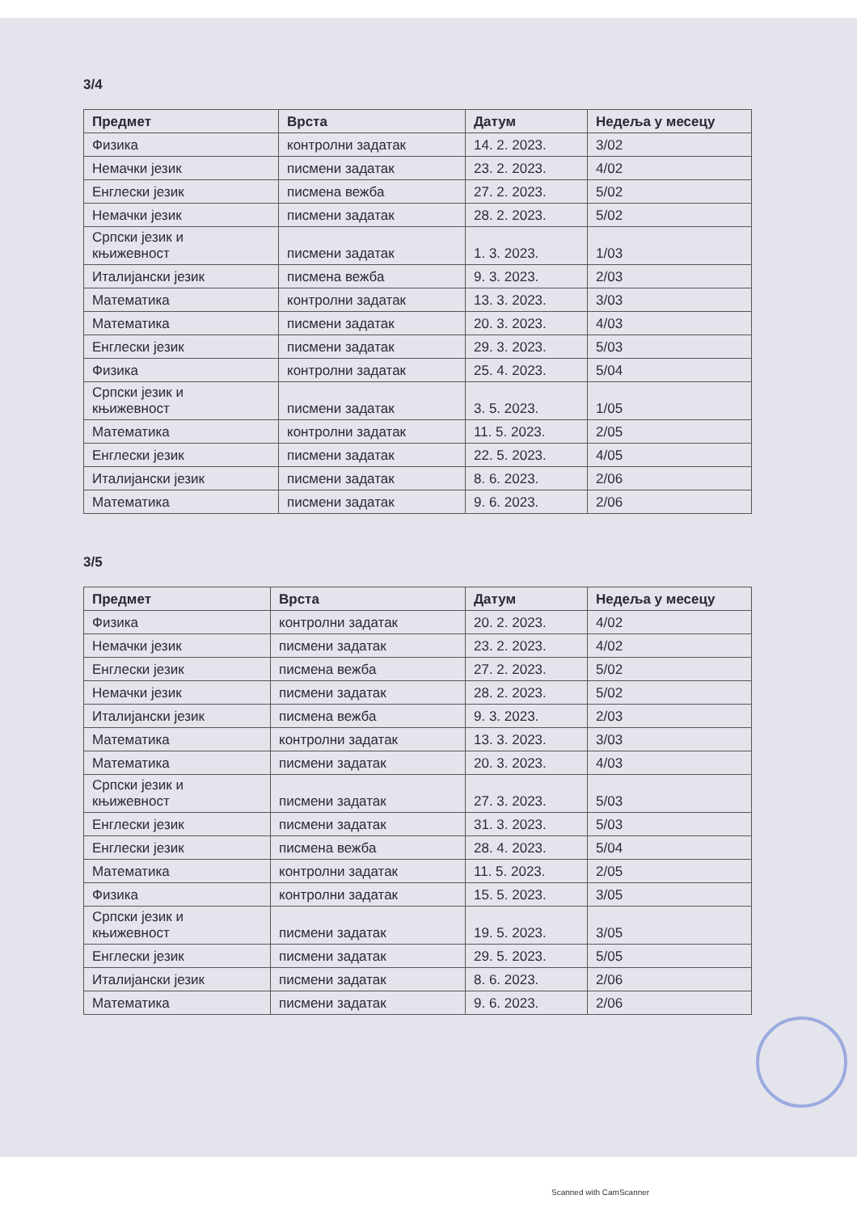3/4
| Предмет | Врста | Датум | Недеља у месецу |
| --- | --- | --- | --- |
| Физика | контролни задатак | 14. 2. 2023. | 3/02 |
| Немачки језик | писмени задатак | 23. 2. 2023. | 4/02 |
| Енглески језик | писмена вежба | 27. 2. 2023. | 5/02 |
| Немачки језик | писмени задатак | 28. 2. 2023. | 5/02 |
| Српски језик и књижевност | писмени задатак | 1. 3. 2023. | 1/03 |
| Италијански језик | писмена вежба | 9. 3. 2023. | 2/03 |
| Математика | контролни задатак | 13. 3. 2023. | 3/03 |
| Математика | писмени задатак | 20. 3. 2023. | 4/03 |
| Енглески језик | писмени задатак | 29. 3. 2023. | 5/03 |
| Физика | контролни задатак | 25. 4. 2023. | 5/04 |
| Српски језик и књижевност | писмени задатак | 3. 5. 2023. | 1/05 |
| Математика | контролни задатак | 11. 5. 2023. | 2/05 |
| Енглески језик | писмени задатак | 22. 5. 2023. | 4/05 |
| Италијански језик | писмени задатак | 8. 6. 2023. | 2/06 |
| Математика | писмени задатак | 9. 6. 2023. | 2/06 |
3/5
| Предмет | Врста | Датум | Недеља у месецу |
| --- | --- | --- | --- |
| Физика | контролни задатак | 20. 2. 2023. | 4/02 |
| Немачки језик | писмени задатак | 23. 2. 2023. | 4/02 |
| Енглески језик | писмена вежба | 27. 2. 2023. | 5/02 |
| Немачки језик | писмени задатак | 28. 2. 2023. | 5/02 |
| Италијански језик | писмена вежба | 9. 3. 2023. | 2/03 |
| Математика | контролни задатак | 13. 3. 2023. | 3/03 |
| Математика | писмени задатак | 20. 3. 2023. | 4/03 |
| Српски језик и књижевност | писмени задатак | 27. 3. 2023. | 5/03 |
| Енглески језик | писмени задатак | 31. 3. 2023. | 5/03 |
| Енглески језик | писмена вежба | 28. 4. 2023. | 5/04 |
| Математика | контролни задатак | 11. 5. 2023. | 2/05 |
| Физика | контролни задатак | 15. 5. 2023. | 3/05 |
| Српски језик и књижевност | писмени задатак | 19. 5. 2023. | 3/05 |
| Енглески језик | писмени задатак | 29. 5. 2023. | 5/05 |
| Италијански језик | писмени задатак | 8. 6. 2023. | 2/06 |
| Математика | писмени задатак | 9. 6. 2023. | 2/06 |
Scanned with CamScanner